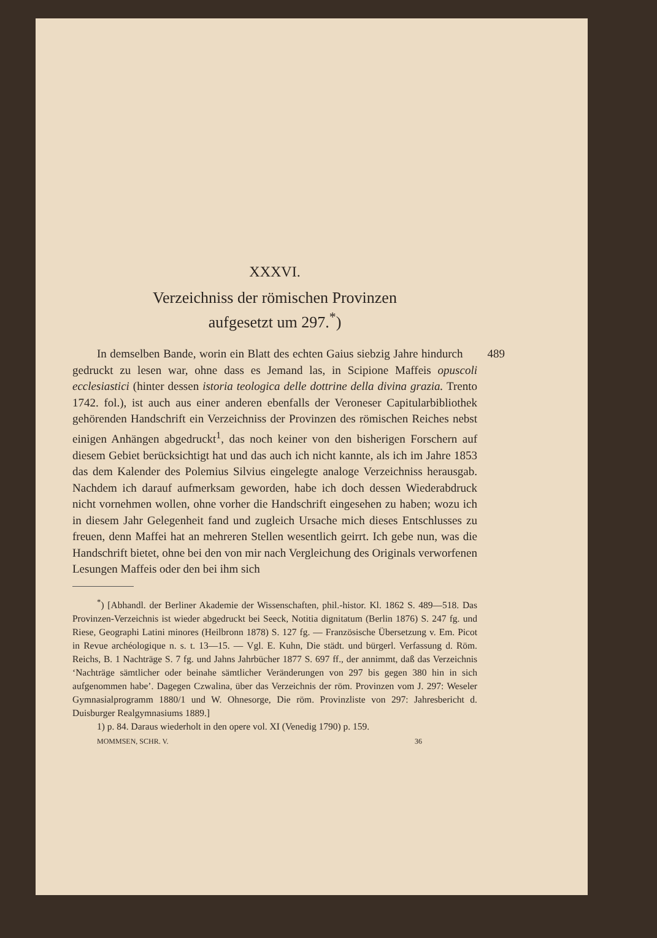XXXVI.
Verzeichniss der römischen Provinzen
aufgesetzt um 297.<sup>*</sup>)
In demselben Bande, worin ein Blatt des echten Gaius siebzig 489 Jahre hindurch gedruckt zu lesen war, ohne dass es Jemand las, in Scipione Maffeis opuscoli ecclesiastici (hinter dessen istoria teologica delle dottrine della divina grazia. Trento 1742. fol.), ist auch aus einer anderen ebenfalls der Veroneser Capitularbibliothek gehörenden Handschrift ein Verzeichniss der Provinzen des römischen Reiches nebst einigen Anhängen abgedruckt<sup>1</sup>, das noch keiner von den bisherigen Forschern auf diesem Gebiet berücksichtigt hat und das auch ich nicht kannte, als ich im Jahre 1853 das dem Kalender des Polemius Silvius eingelegte analoge Verzeichniss herausgab. Nachdem ich darauf aufmerksam geworden, habe ich doch dessen Wiederabdruck nicht vornehmen wollen, ohne vorher die Handschrift eingesehen zu haben; wozu ich in diesem Jahr Gelegenheit fand und zugleich Ursache mich dieses Entschlusses zu freuen, denn Maffei hat an mehreren Stellen wesentlich geirrt. Ich gebe nun, was die Handschrift bietet, ohne bei den von mir nach Vergleichung des Originals verworfenen Lesungen Maffeis oder den bei ihm sich
<sup>*</sup>) [Abhandl. der Berliner Akademie der Wissenschaften, phil.-histor. Kl. 1862 S. 489—518. Das Provinzen-Verzeichnis ist wieder abgedruckt bei Seeck, Notitia dignitatum (Berlin 1876) S. 247 fg. und Riese, Geographi Latini minores (Heilbronn 1878) S. 127 fg. — Französische Übersetzung v. Em. Picot in Revue archéologique n. s. t. 13—15. — Vgl. E. Kuhn, Die städt. und bürgerl. Verfassung d. Röm. Reichs, B. 1 Nachträge S. 7 fg. und Jahns Jahrbücher 1877 S. 697 ff., der annimmt, daß das Verzeichnis ‘Nachträge sämtlicher oder beinahe sämtlicher Veränderungen von 297 bis gegen 380 hin in sich aufgenommen habe’. Dagegen Czwalina, über das Verzeichnis der röm. Provinzen vom J. 297: Weseler Gymnasialprogramm 1880/1 und W. Ohnesorge, Die röm. Provinzliste von 297: Jahresbericht d. Duisburger Realgymnasiums 1889.]
1) p. 84. Daraus wiederholt in den opere vol. XI (Venedig 1790) p. 159.
MOMMSEN, SCHR. V. 36